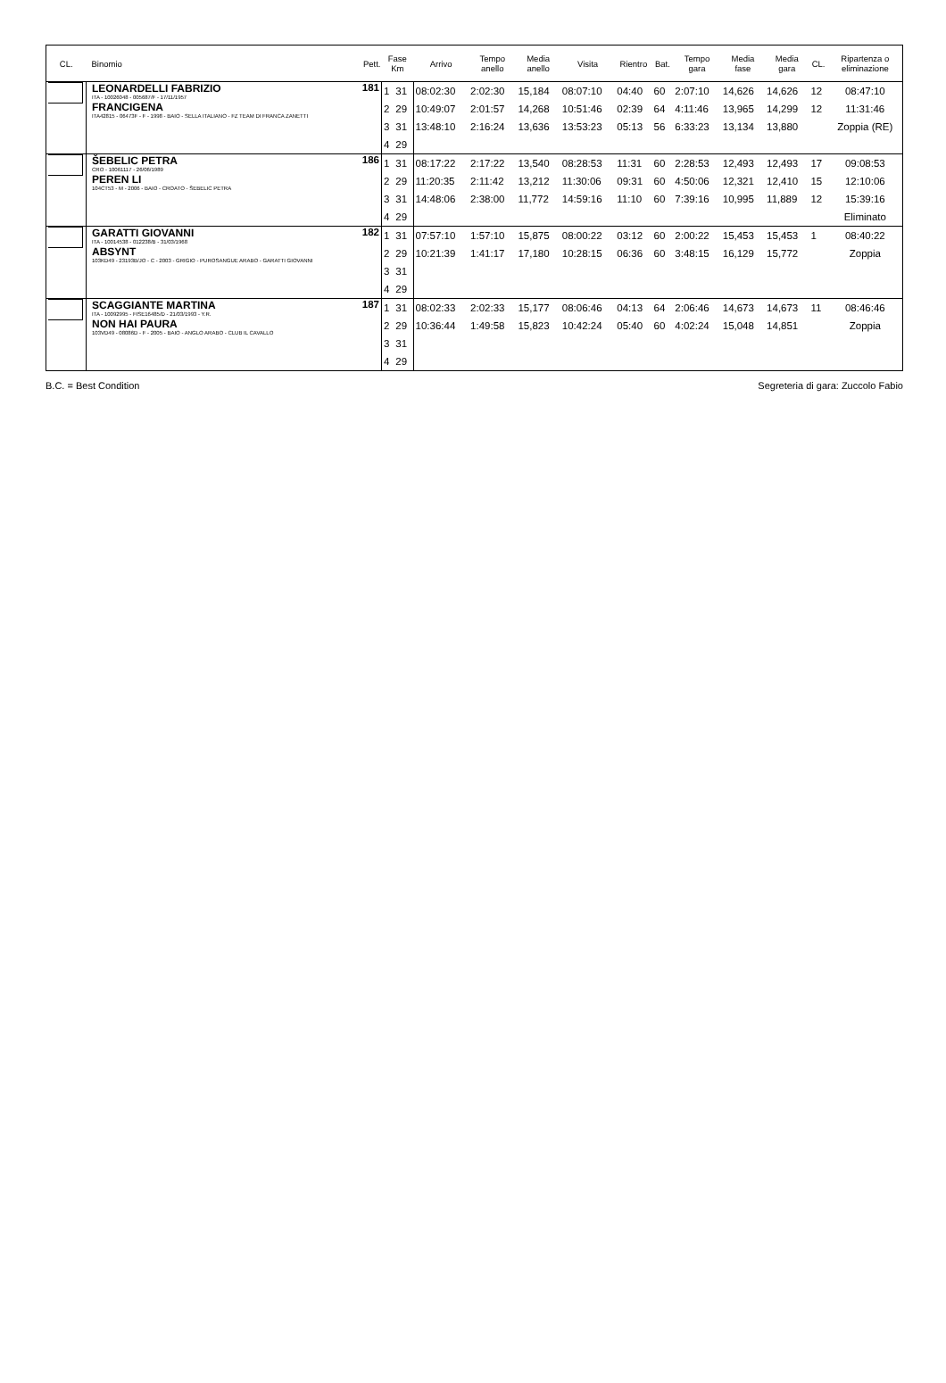| CL. | Binomio | Pett. | Fase Km | | Arrivo | Tempo anello | Media anello | Visita | Rientro | Bat. | Tempo gara | Media fase | Media gara | CL. | Ripartenza o eliminazione |
| --- | --- | --- | --- | --- | --- | --- | --- | --- | --- | --- | --- | --- | --- | --- | --- |
| | LEONARDELLI FABRIZIO ITA - 10026048 - 005687/F - 17/11/1957 FRANCIGENA ITA42815 - 06473F - F - 1998 - BAIO - SELLA ITALIANO - FZ TEAM DI FRANCA ZANETTI | 181 | 1 | 31 | 08:02:30 | 2:02:30 | 15,184 | 08:07:10 | 04:40 | 60 | 2:07:10 | 14,626 | 14,626 | 12 | 08:47:10 |
| | | | 2 | 29 | 10:49:07 | 2:01:57 | 14,268 | 10:51:46 | 02:39 | 64 | 4:11:46 | 13,965 | 14,299 | 12 | 11:31:46 |
| | | | 3 | 31 | 13:48:10 | 2:16:24 | 13,636 | 13:53:23 | 05:13 | 56 | 6:33:23 | 13,134 | 13,880 | | Zoppia (RE) |
| | | | 4 | 29 | | | | | | | | | | | |
| | ŠEBELIC PETRA CRO - 10061117 - 26/06/1989 PEREN LI 104CT53 - M - 2006 - BAIO - CROATO - ŠEBELIC PETRA | 186 | 1 | 31 | 08:17:22 | 2:17:22 | 13,540 | 08:28:53 | 11:31 | 60 | 2:28:53 | 12,493 | 12,493 | 17 | 09:08:53 |
| | | | 2 | 29 | 11:20:35 | 2:11:42 | 13,212 | 11:30:06 | 09:31 | 60 | 4:50:06 | 12,321 | 12,410 | 15 | 12:10:06 |
| | | | 3 | 31 | 14:48:06 | 2:38:00 | 11,772 | 14:59:16 | 11:10 | 60 | 7:39:16 | 10,995 | 11,889 | 12 | 15:39:16 |
| | | | 4 | 29 | | | | | | | | | | | Eliminato |
| | GARATTI GIOVANNI ITA - 10014538 - 012238/B - 31/03/1968 ABSYNT 103KD49 - 23193B/JO - C - 2003 - GRIGIO - PUROSANGUE ARABO - GARATTI GIOVANNI | 182 | 1 | 31 | 07:57:10 | 1:57:10 | 15,875 | 08:00:22 | 03:12 | 60 | 2:00:22 | 15,453 | 15,453 | 1 | 08:40:22 |
| | | | 2 | 29 | 10:21:39 | 1:41:17 | 17,180 | 10:28:15 | 06:36 | 60 | 3:48:15 | 16,129 | 15,772 | | Zoppia |
| | | | 3 | 31 | | | | | | | | | | | |
| | | | 4 | 29 | | | | | | | | | | | |
| | SCAGGIANTE MARTINA ITA - 10092995 - FISE16485/D - 21/03/1993 - Y.R. NON HAI PAURA 103VD49 - 08086D - F - 2005 - BAIO - ANGLO ARABO - CLUB IL CAVALLO | 187 | 1 | 31 | 08:02:33 | 2:02:33 | 15,177 | 08:06:46 | 04:13 | 64 | 2:06:46 | 14,673 | 14,673 | 11 | 08:46:46 |
| | | | 2 | 29 | 10:36:44 | 1:49:58 | 15,823 | 10:42:24 | 05:40 | 60 | 4:02:24 | 15,048 | 14,851 | | Zoppia |
| | | | 3 | 31 | | | | | | | | | | | |
| | | | 4 | 29 | | | | | | | | | | | |
B.C. = Best Condition Segreteria di gara: Zuccolo Fabio